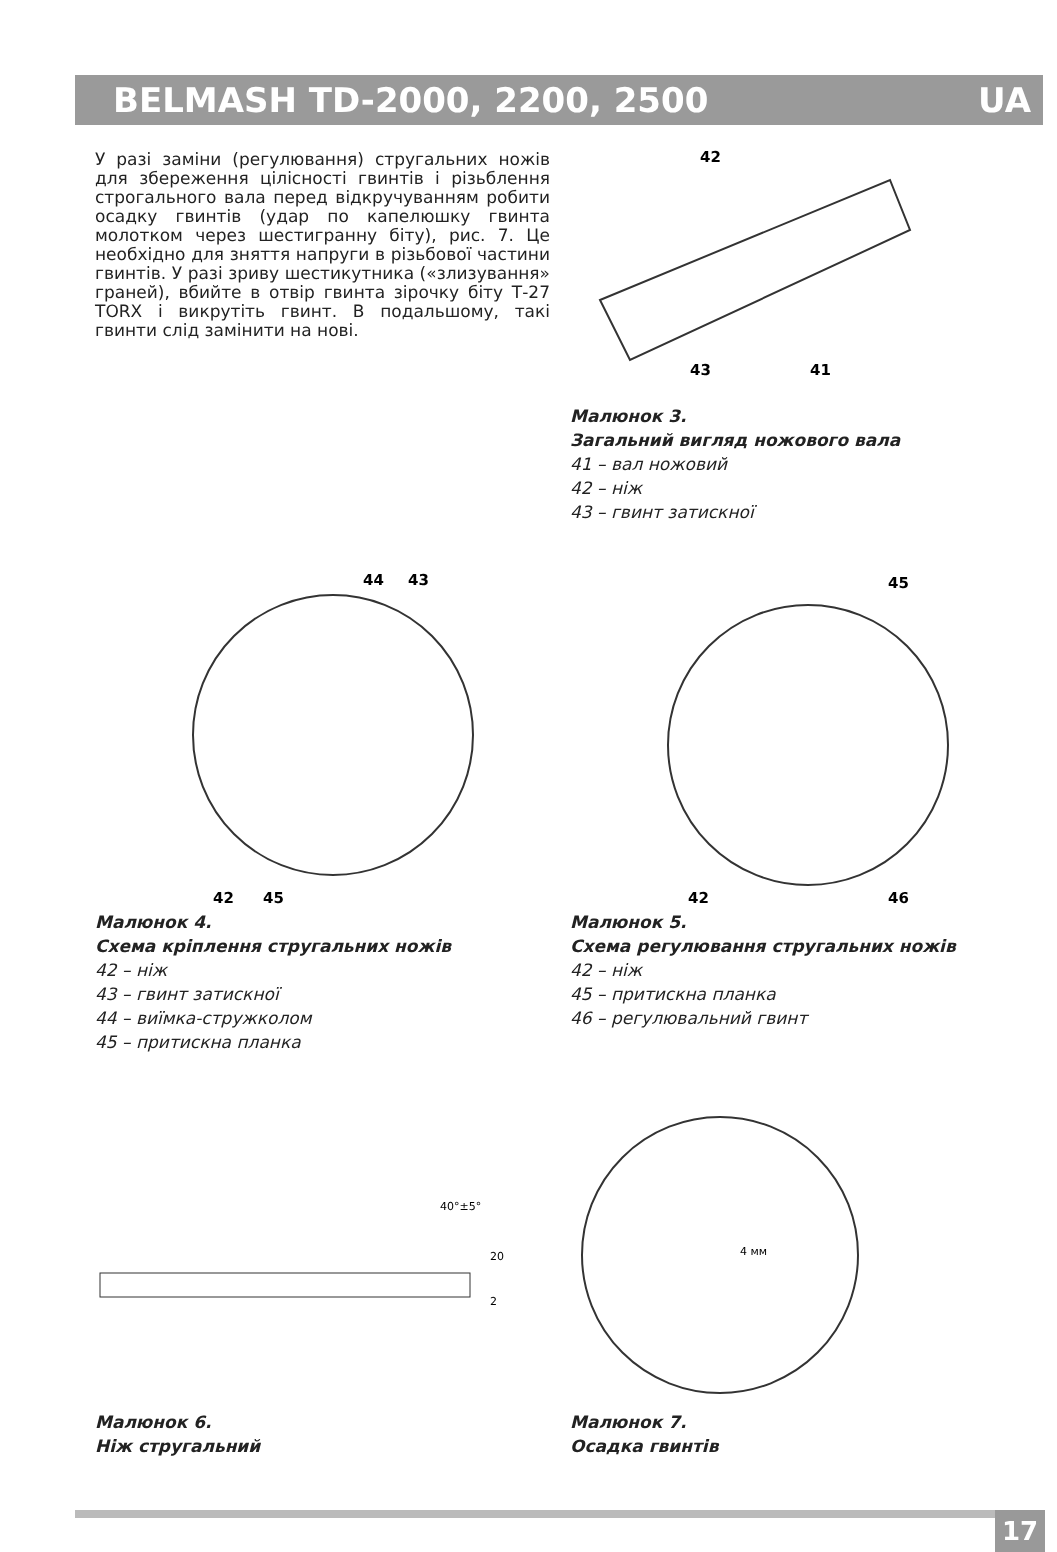BELMASH TD-2000, 2200, 2500 UA
У разі заміни (регулювання) стругальних ножів для збереження цілісності гвинтів і різьблення строгального вала перед відкручуванням робити осадку гвинтів (удар по капелюшку гвинта молотком через шестигранну біту), рис. 7. Це необхідно для зняття напруги в різьбової частини гвинтів. У разі зриву шестикутника («злизування» граней), вбийте в отвір гвинта зірочку біту Т-27 TORX і викрутіть гвинт. В подальшому, такі гвинти слід замінити на нові.
42
43
41
Малюнок 3.
Загальний вигляд ножового вала
41 – вал ножовий
42 – ніж
43 – гвинт затискної
44
43
42
45
Малюнок 4.
Схема кріплення стругальних ножів
42 – ніж
43 – гвинт затискної
44 – виїмка-стружколом
45 – притискна планка
45
42
46
Малюнок 5.
Схема регулювання стругальних ножів
42 – ніж
45 – притискна планка
46 – регулювальний гвинт
40°±5°
20
2
Малюнок 6.
Ніж стругальний
4 мм
Малюнок 7.
Осадка гвинтів
17